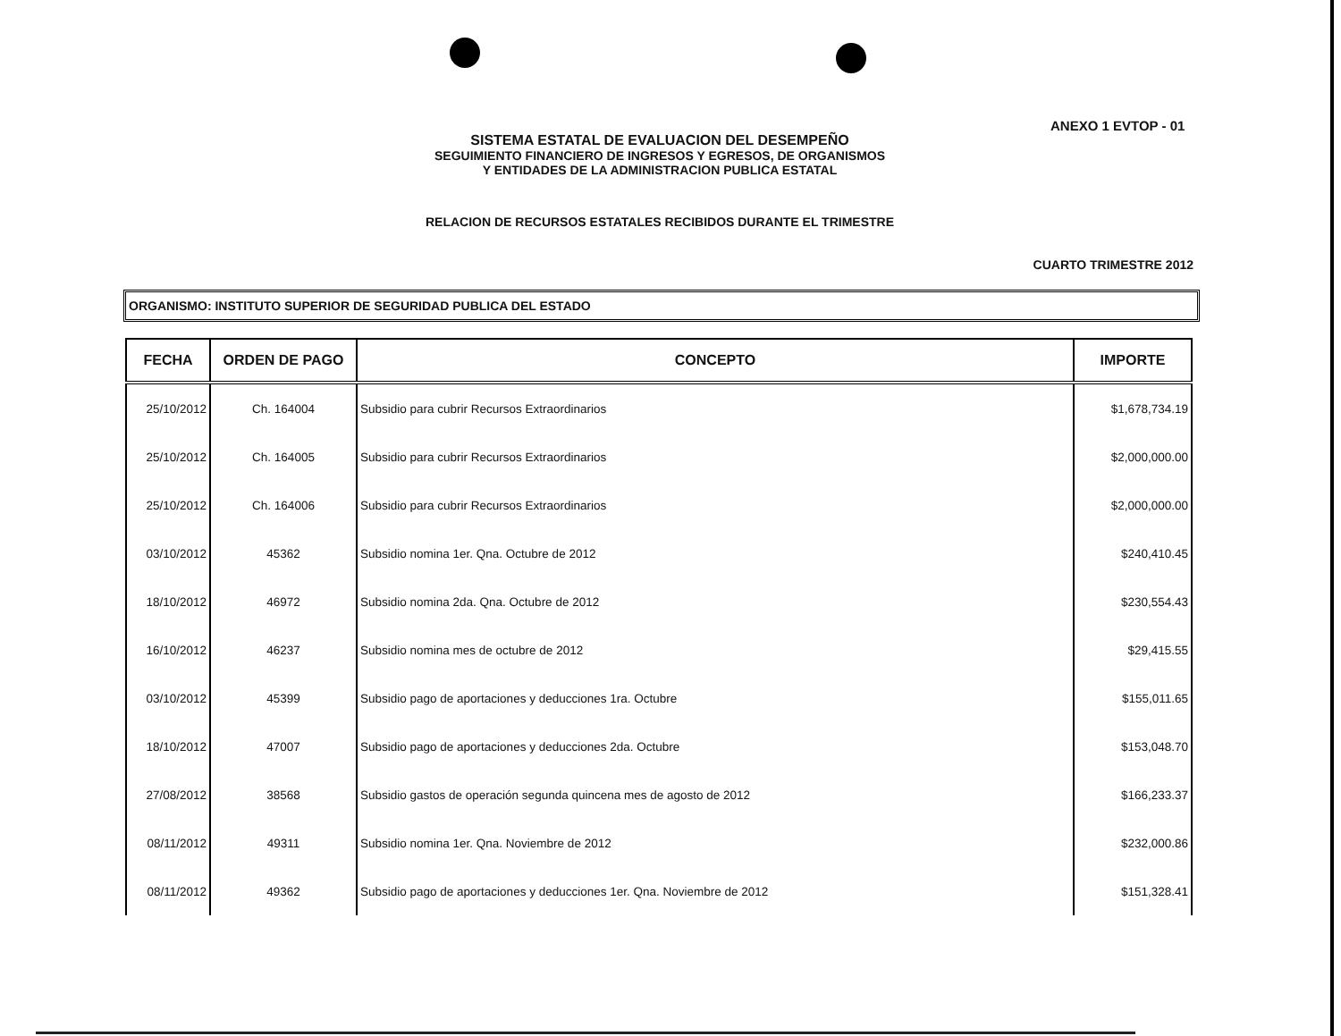ANEXO 1 EVTOP - 01
SISTEMA ESTATAL DE EVALUACION DEL DESEMPEÑO
SEGUIMIENTO FINANCIERO DE INGRESOS Y EGRESOS, DE ORGANISMOS
Y ENTIDADES DE LA ADMINISTRACION PUBLICA ESTATAL
RELACION DE RECURSOS ESTATALES RECIBIDOS DURANTE EL TRIMESTRE
CUARTO TRIMESTRE 2012
ORGANISMO: INSTITUTO SUPERIOR DE SEGURIDAD PUBLICA DEL ESTADO
| FECHA | ORDEN DE PAGO | CONCEPTO | IMPORTE |
| --- | --- | --- | --- |
| 25/10/2012 | Ch. 164004 | Subsidio para cubrir Recursos Extraordinarios | $1,678,734.19 |
| 25/10/2012 | Ch. 164005 | Subsidio para cubrir Recursos Extraordinarios | $2,000,000.00 |
| 25/10/2012 | Ch. 164006 | Subsidio para cubrir Recursos Extraordinarios | $2,000,000.00 |
| 03/10/2012 | 45362 | Subsidio nomina 1er. Qna. Octubre de 2012 | $240,410.45 |
| 18/10/2012 | 46972 | Subsidio nomina 2da. Qna. Octubre de 2012 | $230,554.43 |
| 16/10/2012 | 46237 | Subsidio nomina mes de octubre de 2012 | $29,415.55 |
| 03/10/2012 | 45399 | Subsidio pago de aportaciones y deducciones 1ra. Octubre | $155,011.65 |
| 18/10/2012 | 47007 | Subsidio pago de aportaciones y deducciones 2da. Octubre | $153,048.70 |
| 27/08/2012 | 38568 | Subsidio gastos de operación segunda quincena mes de agosto de 2012 | $166,233.37 |
| 08/11/2012 | 49311 | Subsidio nomina 1er. Qna. Noviembre de 2012 | $232,000.86 |
| 08/11/2012 | 49362 | Subsidio pago de aportaciones y deducciones 1er. Qna. Noviembre de 2012 | $151,328.41 |